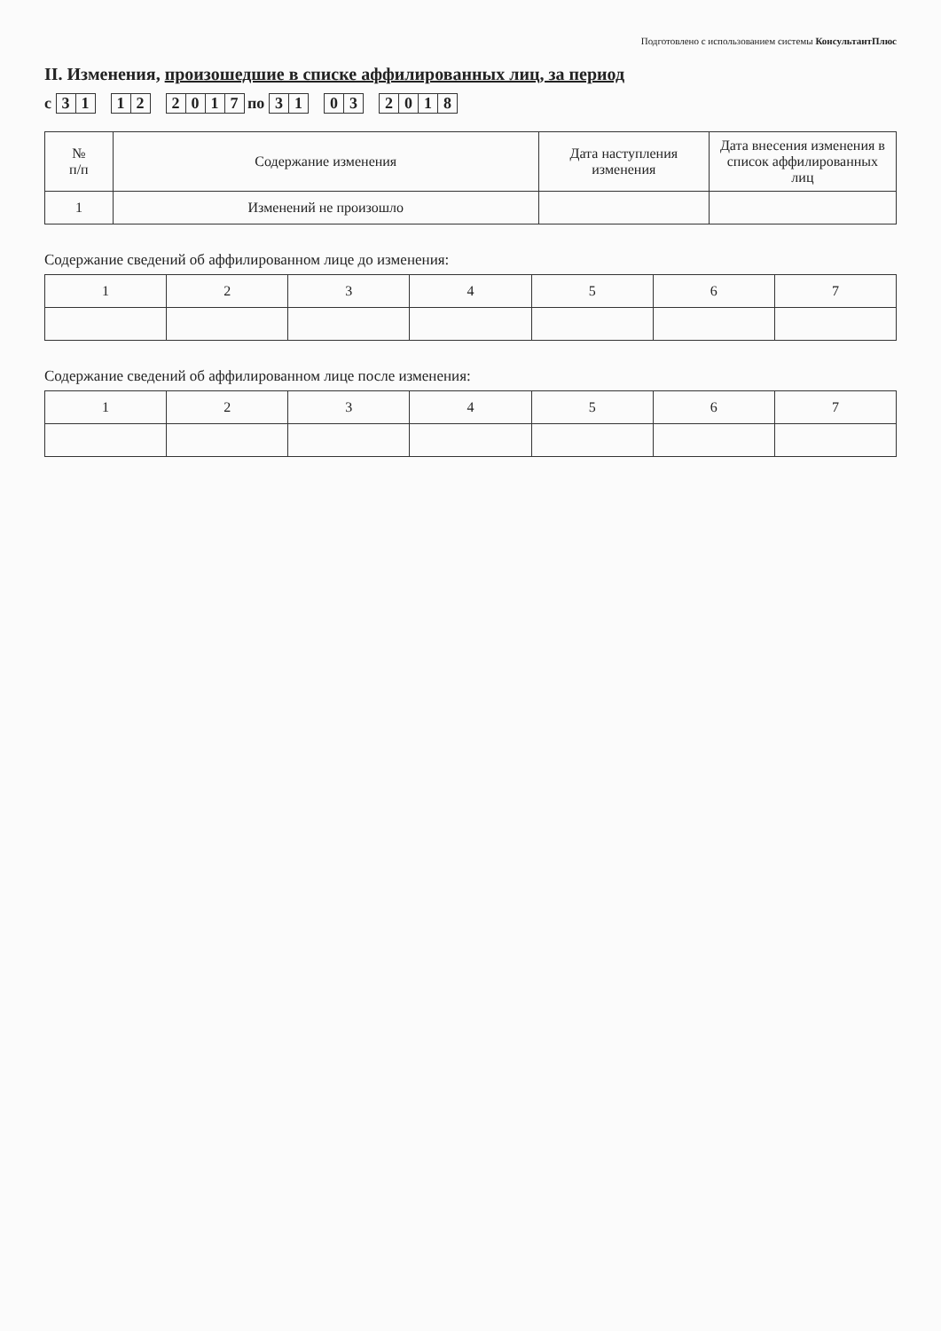Подготовлено с использованием системы КонсультантПлюс
II. Изменения, произошедшие в списке аффилированных лиц, за период
с 3 1 1 2 2017 по 3 1 0 3 2018
| № п/п | Содержание изменения | Дата наступления изменения | Дата внесения изменения в список аффилированных лиц |
| --- | --- | --- | --- |
| 1 | Изменений не произошло | | |
Содержание сведений об аффилированном лице до изменения:
| 1 | 2 | 3 | 4 | 5 | 6 | 7 |
Содержание сведений об аффилированном лице после изменения:
| 1 | 2 | 3 | 4 | 5 | 6 | 7 |